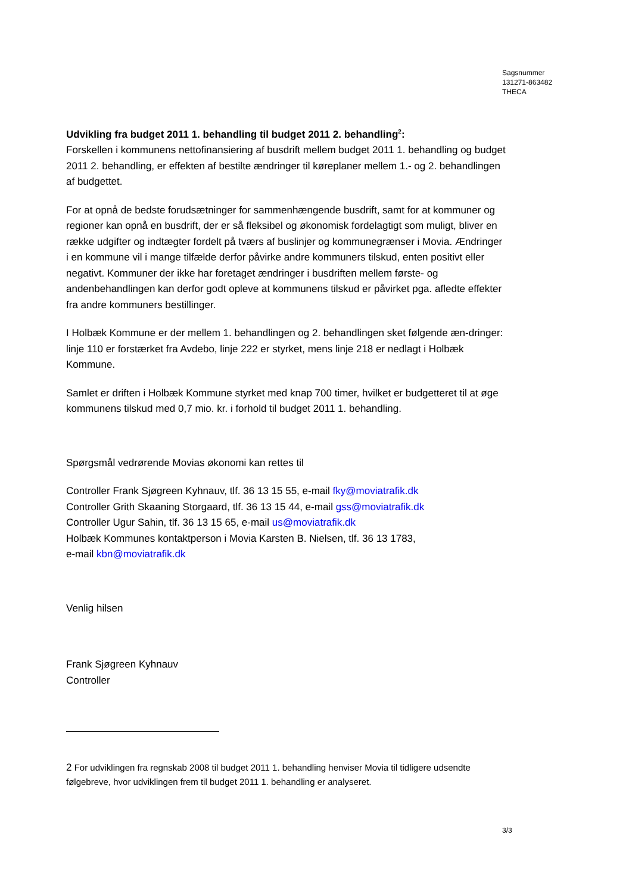Sagsnummer
131271-863482
THECA
Udvikling fra budget 2011 1. behandling til budget 2011 2. behandling<sup>2</sup>:
Forskellen i kommunens nettofinansiering af busdrift mellem budget 2011 1. behandling og budget 2011 2. behandling, er effekten af bestilte ændringer til køreplaner mellem 1.- og 2. behandlingen af budgettet.
For at opnå de bedste forudsætninger for sammenhængende busdrift, samt for at kommuner og regioner kan opnå en busdrift, der er så fleksibel og økonomisk fordelagtigt som muligt, bliver en række udgifter og indtægter fordelt på tværs af buslinjer og kommunegrænser i Movia. Ændringer i en kommune vil i mange tilfælde derfor påvirke andre kommuners tilskud, enten positivt eller negativt. Kommuner der ikke har foretaget ændringer i busdriften mellem første- og andenbehandlingen kan derfor godt opleve at kommunens tilskud er påvirket pga. afledte effekter fra andre kommuners bestillinger.
I Holbæk Kommune er der mellem 1. behandlingen og 2. behandlingen sket følgende æn-dringer: linje 110 er forstærket fra Avdebo, linje 222 er styrket, mens linje 218 er nedlagt i Holbæk Kommune.
Samlet er driften i Holbæk Kommune styrket med knap 700 timer, hvilket er budgetteret til at øge kommunens tilskud med 0,7 mio. kr. i forhold til budget 2011 1. behandling.
Spørgsmål vedrørende Movias økonomi kan rettes til
Controller Frank Sjøgreen Kyhnauv, tlf. 36 13 15 55, e-mail fky@moviatrafik.dk
Controller Grith Skaaning Storgaard, tlf. 36 13 15 44, e-mail gss@moviatrafik.dk
Controller Ugur Sahin, tlf. 36 13 15 65, e-mail us@moviatrafik.dk
Holbæk Kommunes kontaktperson i Movia Karsten B. Nielsen, tlf. 36 13 1783,
e-mail kbn@moviatrafik.dk
Venlig hilsen
Frank Sjøgreen Kyhnauv
Controller
2 For udviklingen fra regnskab 2008 til budget 2011 1. behandling henviser Movia til tidligere udsendte følgebreve, hvor udviklingen frem til budget 2011 1. behandling er analyseret.
3/3